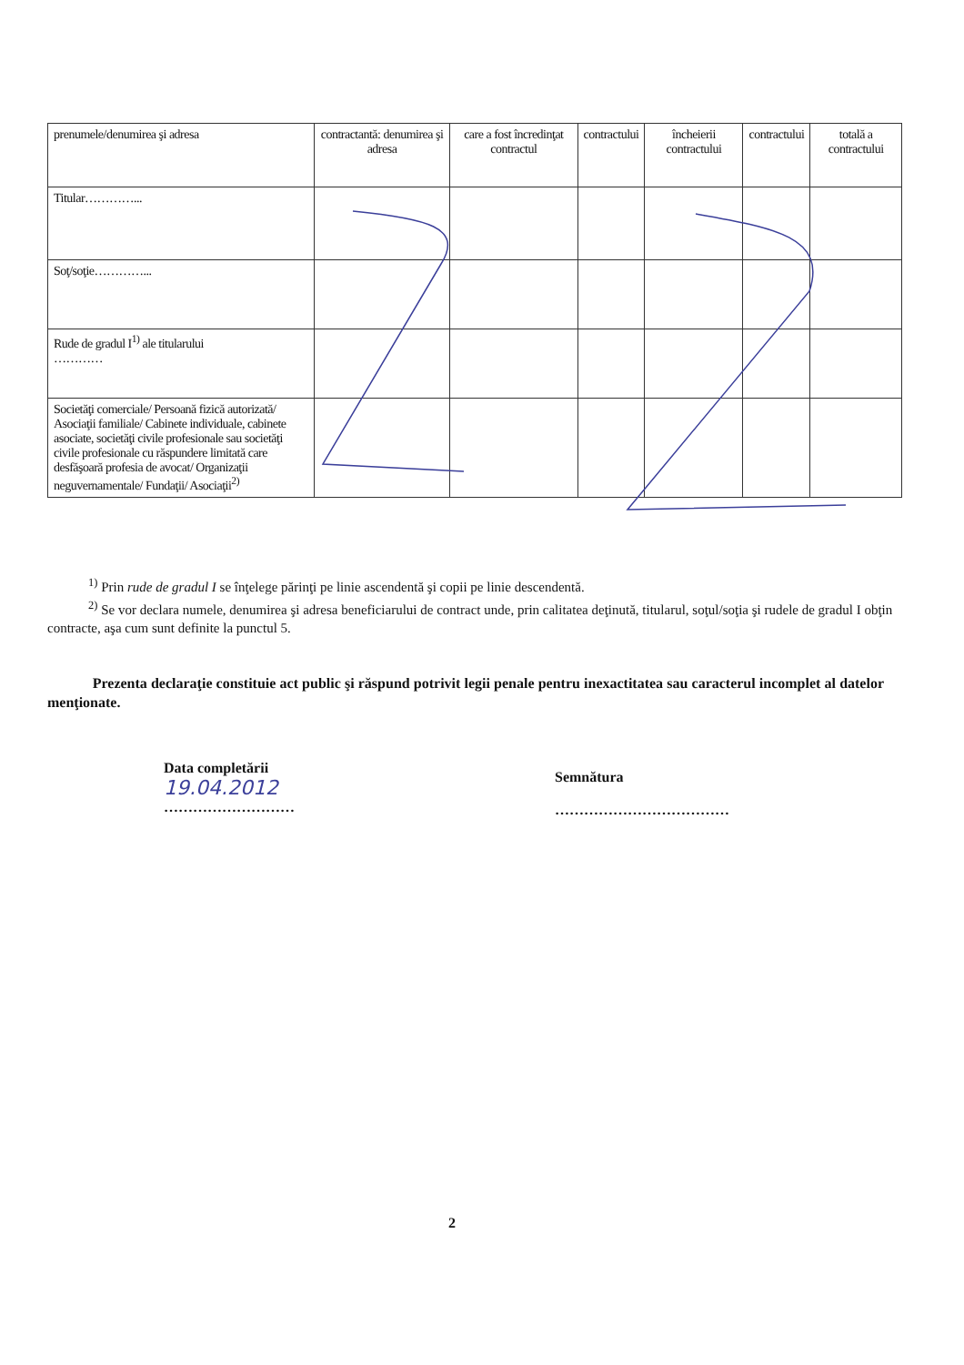| prenumele/denumirea şi adresa | contractantă: denumirea şi adresa | care a fost încredinţat contractul | contractului | încheierii contractului | contractului | totală a contractului |
| Titular…………... | | | | | | |
| Soţ/soţie…………... | | | | | | |
| Rude de gradul I<sup>1)</sup> ale titularului ………… | | | | | | |
| Societăţi comerciale/ Persoană fizică autorizată/ Asociaţii familiale/ Cabinete individuale, cabinete asociate, societăţi civile profesionale sau societăţi civile profesionale cu răspundere limitată care desfăşoară profesia de avocat/ Organizaţii neguvernamentale/ Fundaţii/ Asociaţii<sup>2)</sup> | | | | | | |
<sup>1)</sup> Prin rude de gradul I se înţelege părinţi pe linie ascendentă şi copii pe linie descendentă.
<sup>2)</sup> Se vor declara numele, denumirea şi adresa beneficiarului de contract unde, prin calitatea deţinută, titularul, soţul/soţia şi rudele de gradul I obţin contracte, aşa cum sunt definite la punctul 5.
Prezenta declaraţie constituie act public şi răspund potrivit legii penale pentru inexactitatea sau caracterul incomplet al datelor menţionate.
Data completării
19.04.2012
………………………
Semnătura
………………………………
2